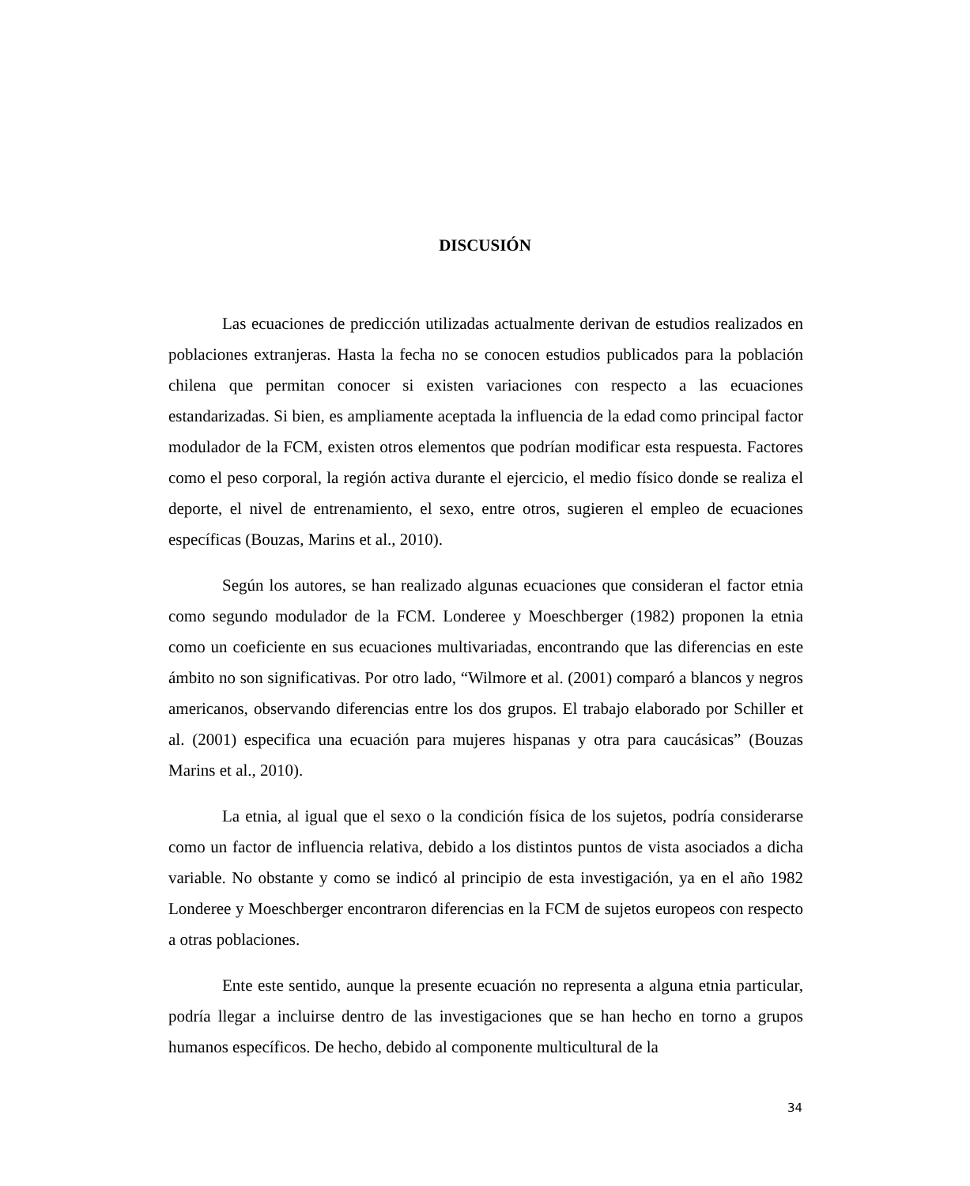DISCUSIÓN
Las ecuaciones de predicción utilizadas actualmente derivan de estudios realizados en poblaciones extranjeras. Hasta la fecha no se conocen estudios publicados para la población chilena que permitan conocer si existen variaciones con respecto a las ecuaciones estandarizadas. Si bien, es ampliamente aceptada la influencia de la edad como principal factor modulador de la FCM, existen otros elementos que podrían modificar esta respuesta. Factores como el peso corporal, la región activa durante el ejercicio, el medio físico donde se realiza el deporte, el nivel de entrenamiento, el sexo, entre otros, sugieren el empleo de ecuaciones específicas (Bouzas, Marins et al., 2010).
Según los autores, se han realizado algunas ecuaciones que consideran el factor etnia como segundo modulador de la FCM. Londeree y Moeschberger (1982) proponen la etnia como un coeficiente en sus ecuaciones multivariadas, encontrando que las diferencias en este ámbito no son significativas. Por otro lado, “Wilmore et al. (2001) comparó a blancos y negros americanos, observando diferencias entre los dos grupos. El trabajo elaborado por Schiller et al. (2001) especifica una ecuación para mujeres hispanas y otra para caucásicas” (Bouzas Marins et al., 2010).
La etnia, al igual que el sexo o la condición física de los sujetos, podría considerarse como un factor de influencia relativa, debido a los distintos puntos de vista asociados a dicha variable. No obstante y como se indicó al principio de esta investigación, ya en el año 1982 Londeree y Moeschberger encontraron diferencias en la FCM de sujetos europeos con respecto a otras poblaciones.
Ente este sentido, aunque la presente ecuación no representa a alguna etnia particular, podría llegar a incluirse dentro de las investigaciones que se han hecho en torno a grupos humanos específicos. De hecho, debido al componente multicultural de la
34